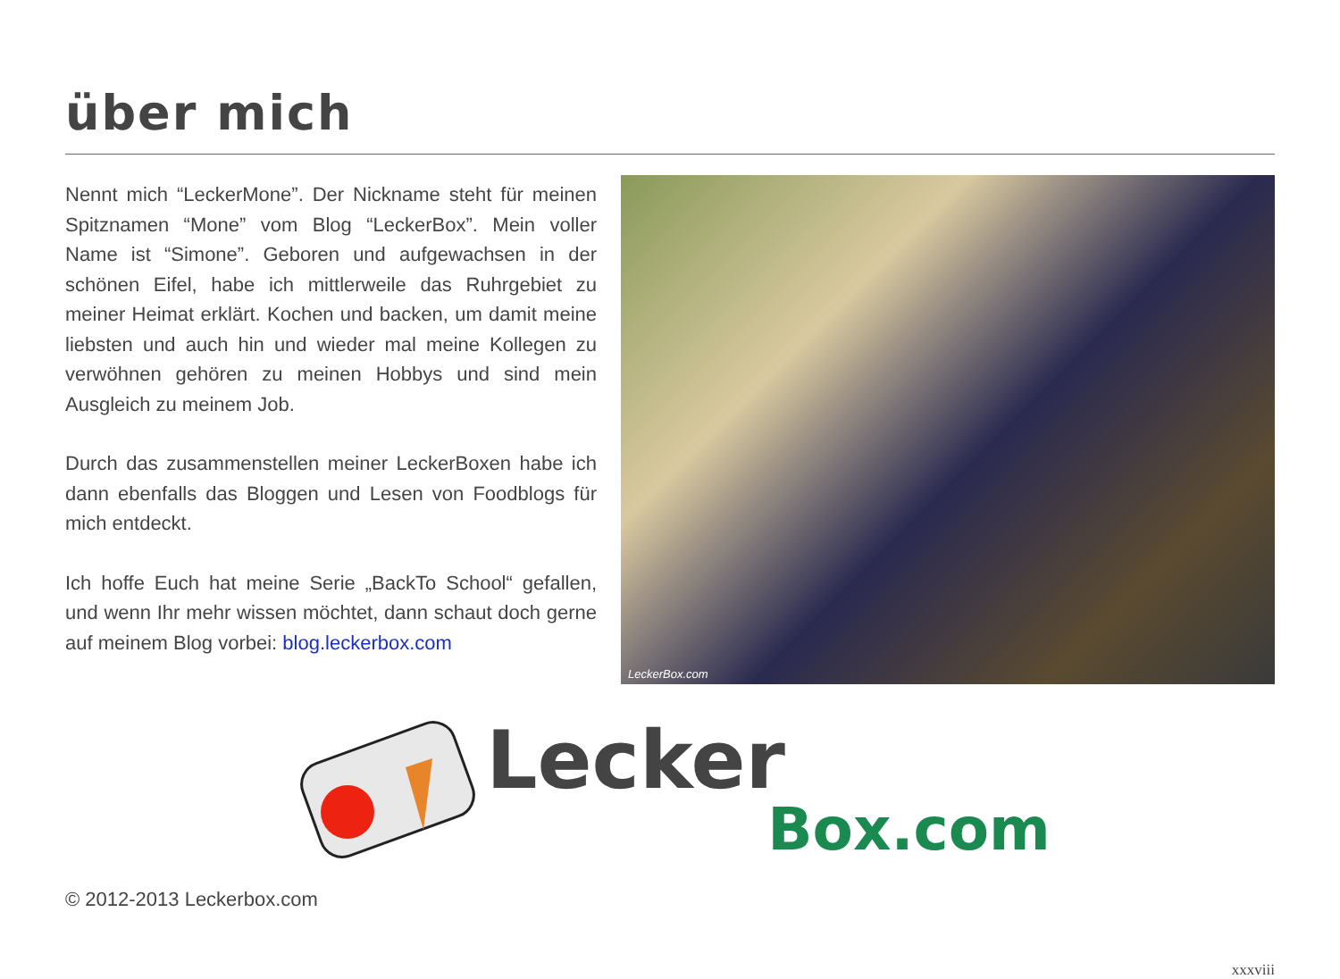über mich
Nennt mich “LeckerMone”. Der Nickname steht für meinen Spitznamen “Mone” vom Blog “LeckerBox”. Mein voller Name ist “Simone”. Geboren und aufgewachsen in der schönen Eifel, habe ich mittlerweile das Ruhrgebiet zu meiner Heimat erklärt. Kochen und backen, um damit meine liebsten und auch hin und wieder mal meine Kollegen zu verwöhnen gehören zu meinen Hobbys und sind mein Ausgleich zu meinem Job.
Durch das zusammenstellen meiner LeckerBoxen habe ich dann ebenfalls das Bloggen und Lesen von Foodblogs für mich entdeckt.
Ich hoffe Euch hat meine Serie „BackTo School“ gefallen, und wenn Ihr mehr wissen möchtet, dann schaut doch gerne auf meinem Blog vorbei: blog.leckerbox.com
LeckerBox.com
Lecker
Box.com
© 2012-2013 Leckerbox.com
xxxviii